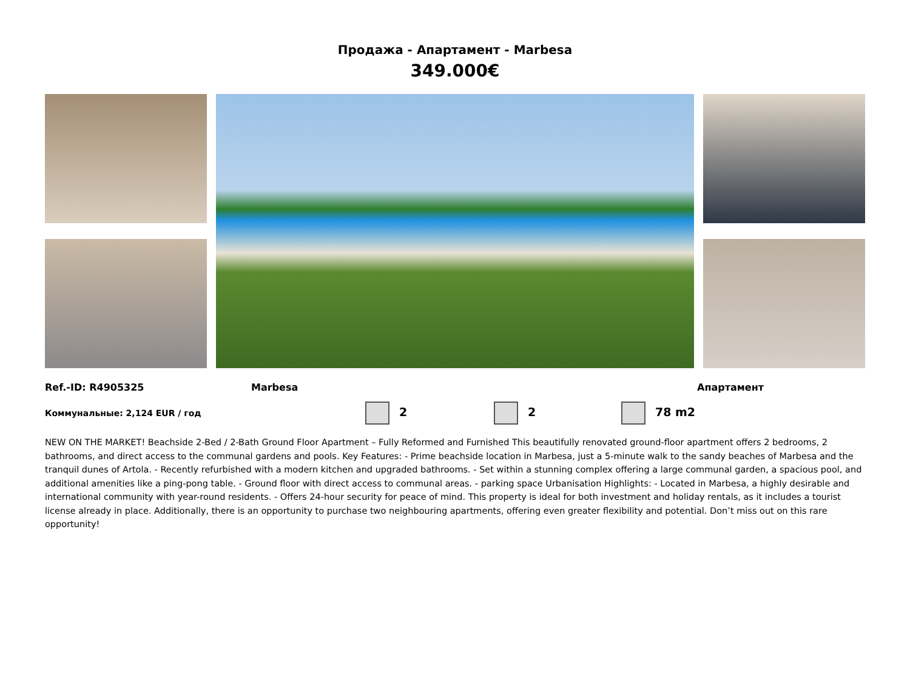Продажа - Апартамент - Marbesa
349.000€
Ref.-ID: R4905325 Marbesa Апартамент
Коммунальные: 2,124 EUR / год 2 2 78 m2
NEW ON THE MARKET! Beachside 2-Bed / 2-Bath Ground Floor Apartment – Fully Reformed and Furnished This beautifully renovated ground-floor apartment offers 2 bedrooms, 2 bathrooms, and direct access to the communal gardens and pools. Key Features: - Prime beachside location in Marbesa, just a 5-minute walk to the sandy beaches of Marbesa and the tranquil dunes of Artola. - Recently refurbished with a modern kitchen and upgraded bathrooms. - Set within a stunning complex offering a large communal garden, a spacious pool, and additional amenities like a ping-pong table. - Ground floor with direct access to communal areas. - parking space Urbanisation Highlights: - Located in Marbesa, a highly desirable and international community with year-round residents. - Offers 24-hour security for peace of mind. This property is ideal for both investment and holiday rentals, as it includes a tourist license already in place. Additionally, there is an opportunity to purchase two neighbouring apartments, offering even greater flexibility and potential. Don’t miss out on this rare opportunity!